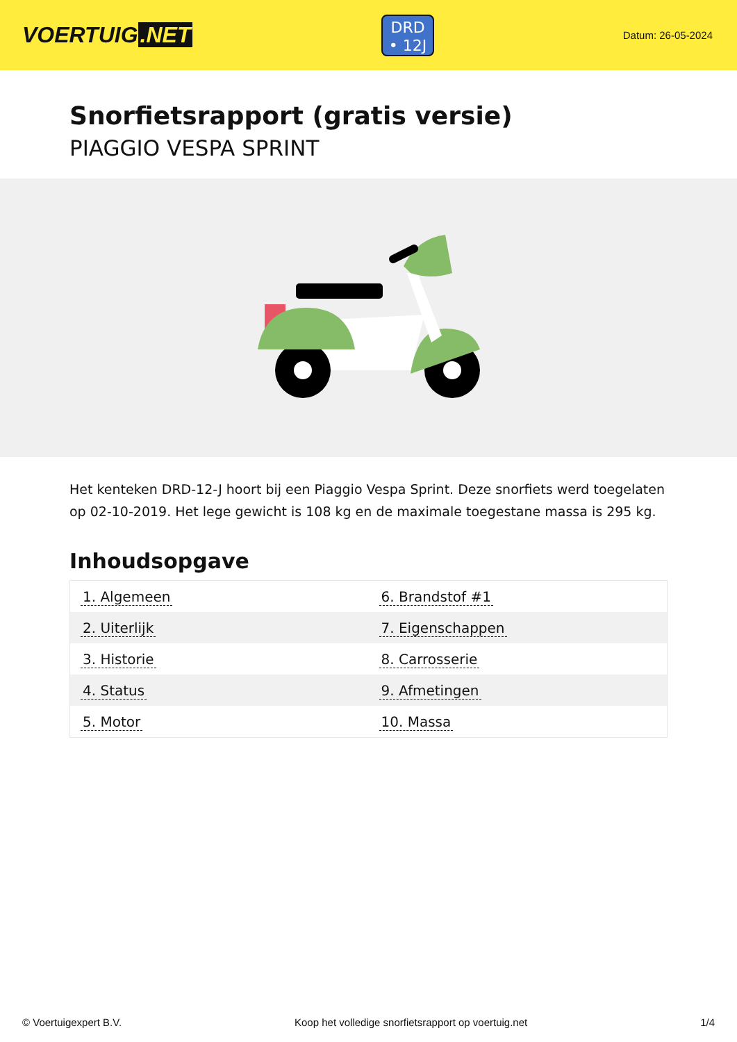VOERTUIG.NET
DRD
• 12J
Datum: 26-05-2024
Snorfietsrapport (gratis versie)
PIAGGIO VESPA SPRINT
Het kenteken DRD-12-J hoort bij een Piaggio Vespa Sprint. Deze snorfiets werd toegelaten op 02-10-2019. Het lege gewicht is 108 kg en de maximale toegestane massa is 295 kg.
Inhoudsopgave
| 1. Algemeen | 6. Brandstof #1 |
| 2. Uiterlijk | 7. Eigenschappen |
| 3. Historie | 8. Carrosserie |
| 4. Status | 9. Afmetingen |
| 5. Motor | 10. Massa |
© Voertuigexpert B.V. Koop het volledige snorfietsrapport op voertuig.net 1/4